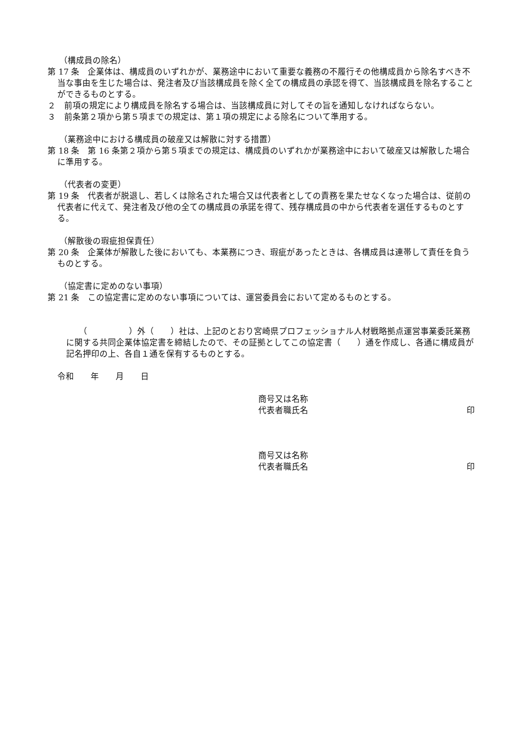（構成員の除名）
第 17 条　企業体は、構成員のいずれかが、業務途中において重要な義務の不履行その他構成員から除名すべき不当な事由を生じた場合は、発注者及び当該構成員を除く全ての構成員の承認を得て、当該構成員を除名することができるものとする。
２　前項の規定により構成員を除名する場合は、当該構成員に対してその旨を通知しなければならない。
３　前条第２項から第５項までの規定は、第１項の規定による除名について準用する。
（業務途中における構成員の破産又は解散に対する措置）
第 18 条　第 16 条第２項から第５項までの規定は、構成員のいずれかが業務途中において破産又は解散した場合に準用する。
（代表者の変更）
第 19 条　代表者が脱退し、若しくは除名された場合又は代表者としての責務を果たせなくなった場合は、従前の代表者に代えて、発注者及び他の全ての構成員の承諾を得て、残存構成員の中から代表者を選任するものとする。
（解散後の瑕疵担保責任）
第 20 条　企業体が解散した後においても、本業務につき、瑕疵があったときは、各構成員は連帯して責任を負うものとする。
（協定書に定めのない事項）
第 21 条　この協定書に定めのない事項については、運営委員会において定めるものとする。
（　　　　　）外（　　）社は、上記のとおり宮崎県プロフェッショナル人材戦略拠点運営事業委託業務に関する共同企業体協定書を締結したので、その証拠としてこの協定書（　　）通を作成し、各通に構成員が記名押印の上、各自１通を保有するものとする。
令和　　年　　月　　日
商号又は名称
代表者職氏名 印
商号又は名称
代表者職氏名 印